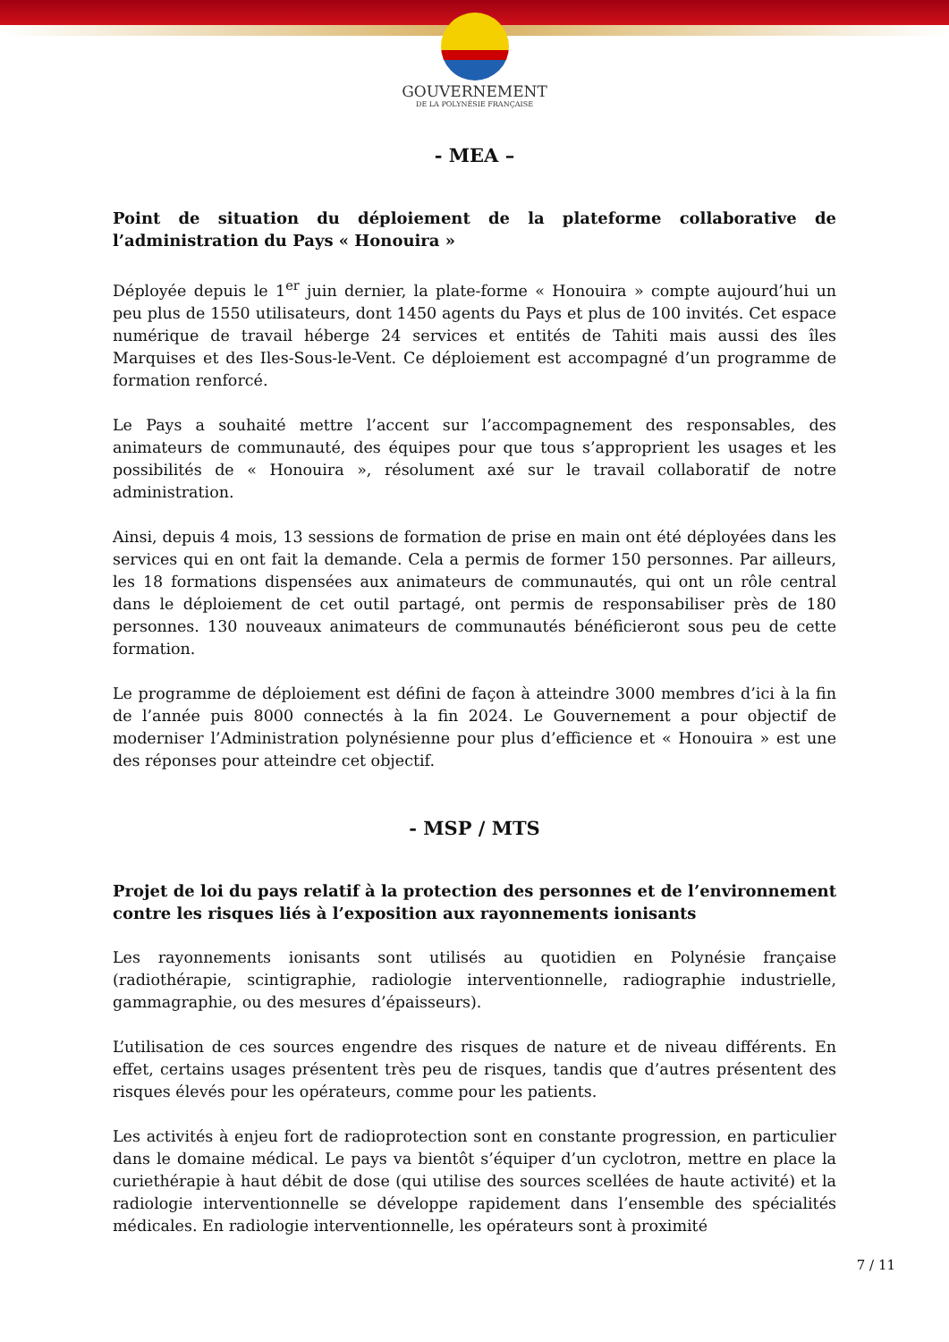GOUVERNEMENT
DE LA POLYNÉSIE FRANÇAISE
- MEA –
Point de situation du déploiement de la plateforme collaborative de l’administration du Pays « Honouira »
Déployée depuis le 1<sup>er</sup> juin dernier, la plate-forme « Honouira » compte aujourd’hui un peu plus de 1550 utilisateurs, dont 1450 agents du Pays et plus de 100 invités. Cet espace numérique de travail héberge 24 services et entités de Tahiti mais aussi des îles Marquises et des Iles-Sous-le-Vent. Ce déploiement est accompagné d’un programme de formation renforcé.
Le Pays a souhaité mettre l’accent sur l’accompagnement des responsables, des animateurs de communauté, des équipes pour que tous s’approprient les usages et les possibilités de « Honouira », résolument axé sur le travail collaboratif de notre administration.
Ainsi, depuis 4 mois, 13 sessions de formation de prise en main ont été déployées dans les services qui en ont fait la demande. Cela a permis de former 150 personnes. Par ailleurs, les 18 formations dispensées aux animateurs de communautés, qui ont un rôle central dans le déploiement de cet outil partagé, ont permis de responsabiliser près de 180 personnes. 130 nouveaux animateurs de communautés bénéficieront sous peu de cette formation.
Le programme de déploiement est défini de façon à atteindre 3000 membres d’ici à la fin de l’année puis 8000 connectés à la fin 2024. Le Gouvernement a pour objectif de moderniser l’Administration polynésienne pour plus d’efficience et « Honouira » est une des réponses pour atteindre cet objectif.
- MSP / MTS
Projet de loi du pays relatif à la protection des personnes et de l’environnement contre les risques liés à l’exposition aux rayonnements ionisants
Les rayonnements ionisants sont utilisés au quotidien en Polynésie française (radiothérapie, scintigraphie, radiologie interventionnelle, radiographie industrielle, gammagraphie, ou des mesures d’épaisseurs).
L’utilisation de ces sources engendre des risques de nature et de niveau différents. En effet, certains usages présentent très peu de risques, tandis que d’autres présentent des risques élevés pour les opérateurs, comme pour les patients.
Les activités à enjeu fort de radioprotection sont en constante progression, en particulier dans le domaine médical. Le pays va bientôt s’équiper d’un cyclotron, mettre en place la curiethérapie à haut débit de dose (qui utilise des sources scellées de haute activité) et la radiologie interventionnelle se développe rapidement dans l’ensemble des spécialités médicales. En radiologie interventionnelle, les opérateurs sont à proximité
7 / 11